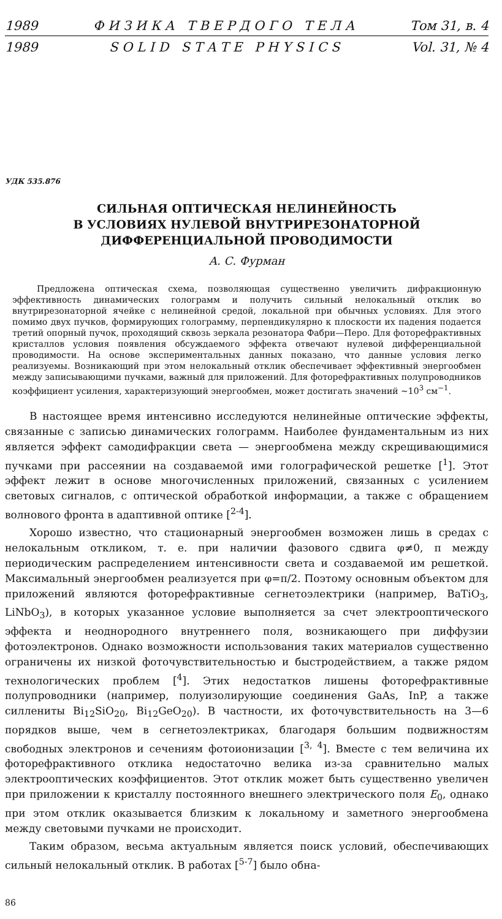1989 Ф И З И К А Т В Е Р Д О Г О Т Е Л А Том 31, в. 4
1989 S O L I D S T A T E P H Y S I C S Vol. 31, № 4
УДК 535.876
СИЛЬНАЯ ОПТИЧЕСКАЯ НЕЛИНЕЙНОСТЬ
В УСЛОВИЯХ НУЛЕВОЙ ВНУТРИРЕЗОНАТОРНОЙ
ДИФФЕРЕНЦИАЛЬНОЙ ПРОВОДИМОСТИ
А. С. Фурман
Предложена оптическая схема, позволяющая существенно увеличить дифракционную эффективность динамических голограмм и получить сильный нелокальный отклик во внутрирезонаторной ячейке с нелинейной средой, локальной при обычных условиях. Для этого помимо двух пучков, формирующих голограмму, перпендикулярно к плоскости их падения подается третий опорный пучок, проходящий сквозь зеркала резонатора Фабри—Перо. Для фоторефрактивных кристаллов условия появления обсуждаемого эффекта отвечают нулевой дифференциальной проводимости. На основе экспериментальных данных показано, что данные условия легко реализуемы. Возникающий при этом нелокальный отклик обеспечивает эффективный энергообмен между записывающими пучками, важный для приложений. Для фоторефрактивных полупроводников коэффициент усиления, характеризующий энергообмен, может достигать значений ~10<sup>3</sup> см<sup>−1</sup>.
В настоящее время интенсивно исследуются нелинейные оптические эффекты, связанные с записью динамических голограмм. Наиболее фундаментальным из них является эффект самодифракции света — энергообмена между скрещивающимися пучками при рассеянии на создаваемой ими голографической решетке [<sup>1</sup>]. Этот эффект лежит в основе многочисленных приложений, связанных с усилением световых сигналов, с оптической обработкой информации, а также с обращением волнового фронта в адаптивной оптике [<sup>2-4</sup>].
Хорошо известно, что стационарный энергообмен возможен лишь в средах с нелокальным откликом, т. е. при наличии фазового сдвига φ≠0, π между периодическим распределением интенсивности света и создаваемой им решеткой. Максимальный энергообмен реализуется при φ=π/2. Поэтому основным объектом для приложений являются фоторефрактивные сегнетоэлектрики (например, BaTiO<sub>3</sub>, LiNbO<sub>3</sub>), в которых указанное условие выполняется за счет электрооптического эффекта и неоднородного внутреннего поля, возникающего при диффузии фотоэлектронов. Однако возможности использования таких материалов существенно ограничены их низкой фоточувствительностью и быстродействием, а также рядом технологических проблем [<sup>4</sup>]. Этих недостатков лишены фоторефрактивные полупроводники (например, полуизолирующие соединения GaAs, InP, а также силлениты Bi<sub>12</sub>SiO<sub>20</sub>, Bi<sub>12</sub>GeO<sub>20</sub>). В частности, их фоточувствительность на 3—6 порядков выше, чем в сегнетоэлектриках, благодаря большим подвижностям свободных электронов и сечениям фотоионизации [<sup>3, 4</sup>]. Вместе с тем величина их фоторефрактивного отклика недостаточно велика из-за сравнительно малых электрооптических коэффициентов. Этот отклик может быть существенно увеличен при приложении к кристаллу постоянного внешнего электрического поля E<sub>0</sub>, однако при этом отклик оказывается близким к локальному и заметного энергообмена между световыми пучками не происходит.
Таким образом, весьма актуальным является поиск условий, обеспечивающих сильный нелокальный отклик. В работах [<sup>5-7</sup>] было обна-
86